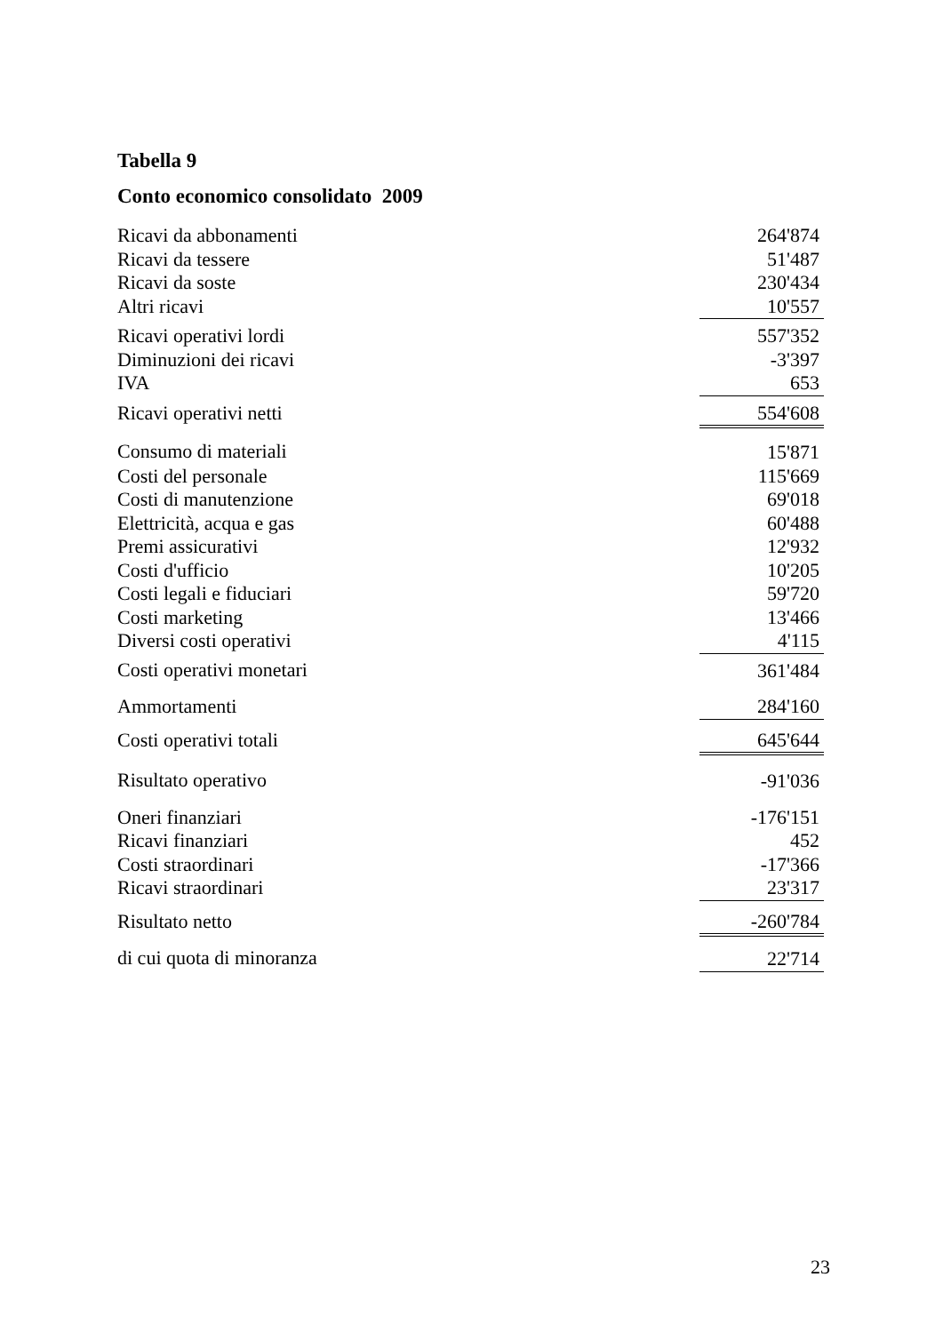Tabella 9
Conto economico consolidato 2009
| Ricavi da abbonamenti | 264'874 |
| Ricavi da tessere | 51'487 |
| Ricavi da soste | 230'434 |
| Altri ricavi | 10'557 |
| Ricavi operativi lordi | 557'352 |
| Diminuzioni dei ricavi | -3'397 |
| IVA | 653 |
| Ricavi operativi netti | 554'608 |
| Consumo di materiali | 15'871 |
| Costi del personale | 115'669 |
| Costi di manutenzione | 69'018 |
| Elettricità, acqua e gas | 60'488 |
| Premi assicurativi | 12'932 |
| Costi d'ufficio | 10'205 |
| Costi legali e fiduciari | 59'720 |
| Costi marketing | 13'466 |
| Diversi costi operativi | 4'115 |
| Costi operativi monetari | 361'484 |
| Ammortamenti | 284'160 |
| Costi operativi totali | 645'644 |
| Risultato operativo | -91'036 |
| Oneri finanziari | -176'151 |
| Ricavi finanziari | 452 |
| Costi straordinari | -17'366 |
| Ricavi straordinari | 23'317 |
| Risultato netto | -260'784 |
| di cui quota di minoranza | 22'714 |
23